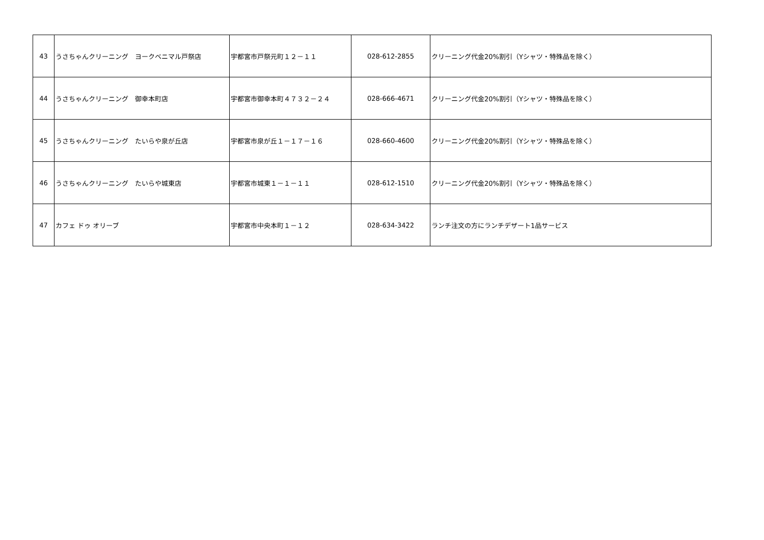| 43 | うさちゃんクリーニング ヨークベニマル戸祭店 | 宇都宮市戸祭元町１２－１１ | 028-612-2855 | クリーニング代金20%割引（Yシャツ・特殊品を除く） |
| 44 | うさちゃんクリーニング 御幸本町店 | 宇都宮市御幸本町４７３２－２４ | 028-666-4671 | クリーニング代金20%割引（Yシャツ・特殊品を除く） |
| 45 | うさちゃんクリーニング たいらや泉が丘店 | 宇都宮市泉が丘１－１７－１６ | 028-660-4600 | クリーニング代金20%割引（Yシャツ・特殊品を除く） |
| 46 | うさちゃんクリーニング たいらや城東店 | 宇都宮市城東１－１－１１ | 028-612-1510 | クリーニング代金20%割引（Yシャツ・特殊品を除く） |
| 47 | カフェ ドゥ オリーブ | 宇都宮市中央本町１－１２ | 028-634-3422 | ランチ注文の方にランチデザート1品サービス |